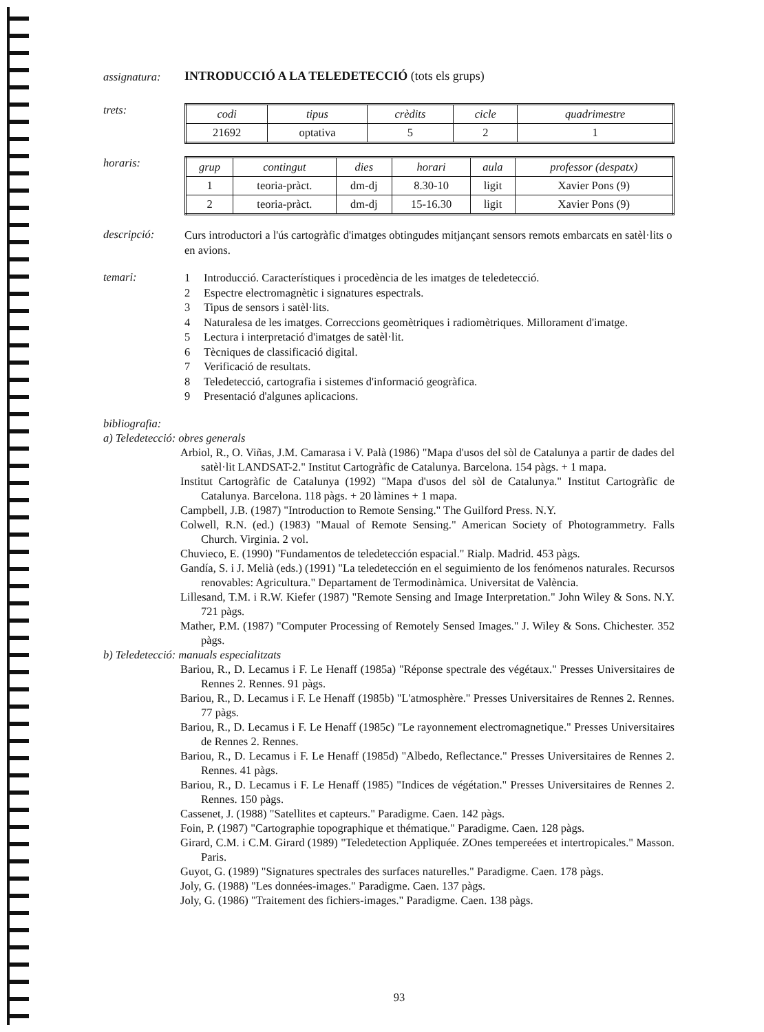assignatura:
INTRODUCCIÓ A LA TELEDETECCIÓ (tots els grups)
trets:
| codi | tipus | crèdits | cicle | quadrimestre |
| --- | --- | --- | --- | --- |
| 21692 | optativa | 5 | 2 | 1 |
horaris:
| grup | contingut | dies | horari | aula | professor (despatx) |
| --- | --- | --- | --- | --- | --- |
| 1 | teoria-pràct. | dm-dj | 8.30-10 | ligit | Xavier Pons (9) |
| 2 | teoria-pràct. | dm-dj | 15-16.30 | ligit | Xavier Pons (9) |
descripció:
Curs introductori a l'ús cartogràfic d'imatges obtingudes mitjançant sensors remots embarcats en satèl·lits o en avions.
temari:
1 Introducció. Característiques i procedència de les imatges de teledetecció.
2 Espectre electromagnètic i signatures espectrals.
3 Tipus de sensors i satèl·lits.
4 Naturalesa de les imatges. Correccions geomètriques i radiomètriques. Millorament d'imatge.
5 Lectura i interpretació d'imatges de satèl·lit.
6 Tècniques de classificació digital.
7 Verificació de resultats.
8 Teledetecció, cartografia i sistemes d'informació geogràfica.
9 Presentació d'algunes aplicacions.
bibliografia:
a) Teledetecció: obres generals
Arbiol, R., O. Viñas, J.M. Camarasa i V. Palà (1986) "Mapa d'usos del sòl de Catalunya a partir de dades del satèl·lit LANDSAT-2." Institut Cartogràfic de Catalunya. Barcelona. 154 pàgs. + 1 mapa.
Institut Cartogràfic de Catalunya (1992) "Mapa d'usos del sòl de Catalunya." Institut Cartogràfic de Catalunya. Barcelona. 118 pàgs. + 20 làmines + 1 mapa.
Campbell, J.B. (1987) "Introduction to Remote Sensing." The Guilford Press. N.Y.
Colwell, R.N. (ed.) (1983) "Maual of Remote Sensing." American Society of Photogrammetry. Falls Church. Virginia. 2 vol.
Chuvieco, E. (1990) "Fundamentos de teledetección espacial." Rialp. Madrid. 453 pàgs.
Gandía, S. i J. Melià (eds.) (1991) "La teledetección en el seguimiento de los fenómenos naturales. Recursos renovables: Agricultura." Departament de Termodinàmica. Universitat de València.
Lillesand, T.M. i R.W. Kiefer (1987) "Remote Sensing and Image Interpretation." John Wiley & Sons. N.Y. 721 pàgs.
Mather, P.M. (1987) "Computer Processing of Remotely Sensed Images." J. Wiley & Sons. Chichester. 352 pàgs.
b) Teledetecció: manuals especialitzats
Bariou, R., D. Lecamus i F. Le Henaff (1985a) "Réponse spectrale des végétaux." Presses Universitaires de Rennes 2. Rennes. 91 pàgs.
Bariou, R., D. Lecamus i F. Le Henaff (1985b) "L'atmosphère." Presses Universitaires de Rennes 2. Rennes. 77 pàgs.
Bariou, R., D. Lecamus i F. Le Henaff (1985c) "Le rayonnement electromagnetique." Presses Universitaires de Rennes 2. Rennes.
Bariou, R., D. Lecamus i F. Le Henaff (1985d) "Albedo, Reflectance." Presses Universitaires de Rennes 2. Rennes. 41 pàgs.
Bariou, R., D. Lecamus i F. Le Henaff (1985) "Indices de végétation." Presses Universitaires de Rennes 2. Rennes. 150 pàgs.
Cassenet, J. (1988) "Satellites et capteurs." Paradigme. Caen. 142 pàgs.
Foin, P. (1987) "Cartographie topographique et thématique." Paradigme. Caen. 128 pàgs.
Girard, C.M. i C.M. Girard (1989) "Teledetection Appliquée. ZOnes tempereées et intertropicales." Masson. Paris.
Guyot, G. (1989) "Signatures spectrales des surfaces naturelles." Paradigme. Caen. 178 pàgs.
Joly, G. (1988) "Les données-images." Paradigme. Caen. 137 pàgs.
Joly, G. (1986) "Traitement des fichiers-images." Paradigme. Caen. 138 pàgs.
93